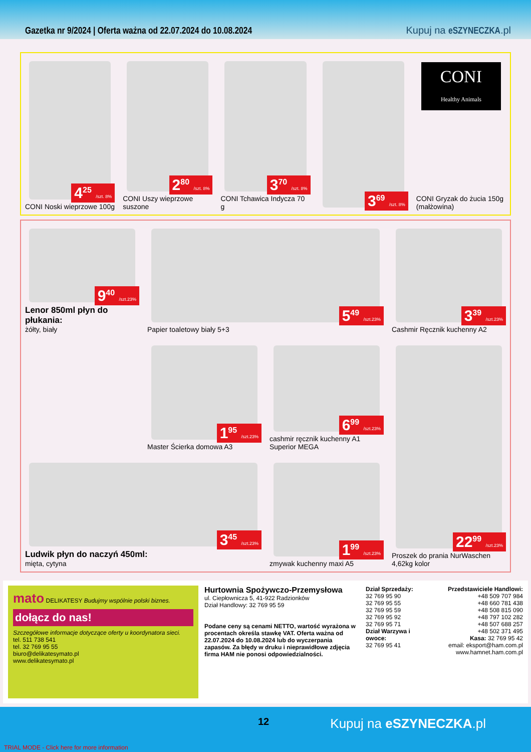Gazetka nr 9/2024 | Oferta ważna od 22.07.2024 do 10.08.2024 Kupuj na eSZYNECZKA.pl
4<sup>25</sup> /szt. 8%
CONI Noski wieprzowe 100g
2<sup>80</sup> /szt. 8%
CONI Uszy wieprzowe suszone
3<sup>70</sup> /szt. 8%
CONI Tchawica Indycza 70 g
3<sup>69</sup> /szt. 8%
CONI
Healthy Animals
CONI Gryzak do żucia 150g (małżowina)
9<sup>40</sup> /szt.23%
Lenor 850ml płyn do płukania:
żółty, biały
5<sup>49</sup> /szt.23%
Papier toaletowy biały 5+3
3<sup>39</sup> /szt.23%
Cashmir Ręcznik kuchenny A2
1<sup>95</sup> /szt.23%
Master Ścierka domowa A3
6<sup>99</sup> /szt.23%
cashmir ręcznik kuchenny A1 Superior MEGA
22<sup>99</sup> /szt.23%
Proszek do prania NurWaschen 4,62kg kolor
3<sup>45</sup> /szt.23%
Ludwik płyn do naczyń 450ml:
mięta, cytyna
1<sup>99</sup> /szt.23%
zmywak kuchenny maxi A5
mato DELIKATESY Budujmy wspólnie polski biznes.
dołącz do nas!
Szczegółowe informacje dotyczące oferty u koordynatora sieci.
tel. 511 738 541
tel. 32 769 95 55
biuro@delikatesymato.pl
www.delikatesymato.pl
Hurtownia Spożywczo-Przemysłowa
ul. Ciepłownicza 5, 41-922 Radzionków
Dział Handlowy: 32 769 95 59
Podane ceny są cenami NETTO, wartość wyrażona w procentach określa stawkę VAT. Oferta ważna od 22.07.2024 do 10.08.2024 lub do wyczerpania zapasów. Za błędy w druku i nieprawidłowe zdjęcia firma HAM nie ponosi odpowiedzialności.
Dział Sprzedaży:
32 769 95 90
32 769 95 55
32 769 95 59
32 769 95 92
32 769 95 71
Dział Warzywa i owoce:
32 769 95 41
Przedstawiciele Handlowi:
+48 509 707 984
+48 660 781 438
+48 508 815 090
+48 797 102 282
+48 507 688 257
+48 502 371 495
Kasa: 32 769 95 42
email: eksport@ham.com.pl
www.hamnet.ham.com.pl
12 Kupuj na eSZYNECZKA.pl
TRIAL MODE - Click here for more information